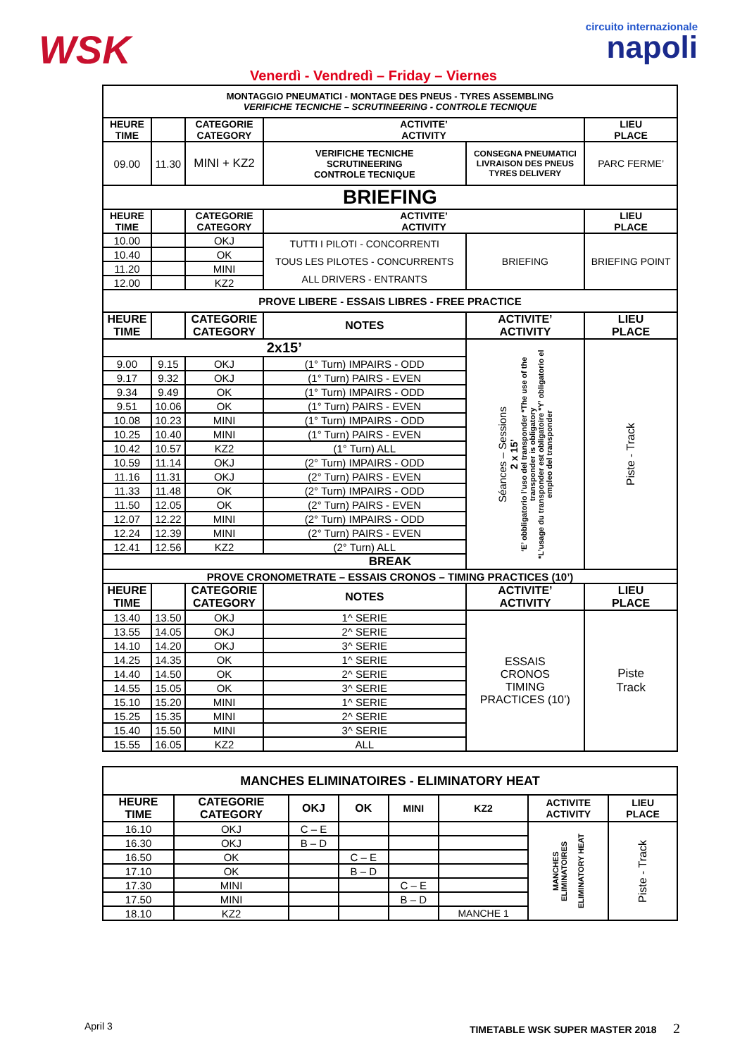WSK circuito internazionale
napoli
Venerdì - Vendredì – Friday – Viernes
| MONTAGGIO PNEUMATICI - MONTAGE DES PNEUS - TYRES ASSEMBLING VERIFICHE TECNICHE – SCRUTINEERING - CONTROLE TECNIQUE | | | | | |
| HEURE TIME | | CATEGORIE CATEGORY | ACTIVITE’ ACTIVITY | | LIEU PLACE |
| 09.00 | 11.30 | MINI + KZ2 | VERIFICHE TECNICHE SCRUTINEERING CONTROLE TECNIQUE | CONSEGNA PNEUMATICI LIVRAISON DES PNEUS TYRES DELIVERY | PARC FERME’ |
| BRIEFING | | | | | |
| HEURE TIME | | CATEGORIE CATEGORY | ACTIVITE’ ACTIVITY | | LIEU PLACE |
| 10.00 | | OKJ | TUTTI I PILOTI - CONCORRENTI TOUS LES PILOTES - CONCURRENTS ALL DRIVERS - ENTRANTS | BRIEFING | BRIEFING POINT |
| 10.40 | | OK | | | |
| 11.20 | | MINI | | | |
| 12.00 | | KZ2 | | | |
| PROVE LIBERE - ESSAIS LIBRES - FREE PRACTICE | | | | | |
| HEURE TIME | | CATEGORIE CATEGORY | NOTES | ACTIVITE’ ACTIVITY | LIEU PLACE |
| 2x15’ | | | | Séances – Sessions 2 x 15’ ‘E’ obbligatorio l’uso del transponder *The use of the transponder is obligatory *L’usage du transponder est obligatoire *Y’ obligatorio el empleo del transponder | Piste - Track |
| 9.00 | 9.15 | OKJ | (1° Turn) IMPAIRS - ODD | | |
| 9.17 | 9.32 | OKJ | (1° Turn) PAIRS - EVEN | | |
| 9.34 | 9.49 | OK | (1° Turn) IMPAIRS - ODD | | |
| 9.51 | 10.06 | OK | (1° Turn) PAIRS - EVEN | | |
| 10.08 | 10.23 | MINI | (1° Turn) IMPAIRS - ODD | | |
| 10.25 | 10.40 | MINI | (1° Turn) PAIRS - EVEN | | |
| 10.42 | 10.57 | KZ2 | (1° Turn) ALL | | |
| 10.59 | 11.14 | OKJ | (2° Turn) IMPAIRS - ODD | | |
| 11.16 | 11.31 | OKJ | (2° Turn) PAIRS - EVEN | | |
| 11.33 | 11.48 | OK | (2° Turn) IMPAIRS - ODD | | |
| 11.50 | 12.05 | OK | (2° Turn) PAIRS - EVEN | | |
| 12.07 | 12.22 | MINI | (2° Turn) IMPAIRS - ODD | | |
| 12.24 | 12.39 | MINI | (2° Turn) PAIRS - EVEN | | |
| 12.41 | 12.56 | KZ2 | (2° Turn) ALL | | |
| BREAK | | | | | |
| PROVE CRONOMETRATE – ESSAIS CRONOS – TIMING PRACTICES (10’) | | | | | |
| HEURE TIME | | CATEGORIE CATEGORY | NOTES | ACTIVITE’ ACTIVITY | LIEU PLACE |
| 13.40 | 13.50 | OKJ | 1^ SERIE | ESSAIS CRONOS TIMING PRACTICES (10’) | Piste Track |
| 13.55 | 14.05 | OKJ | 2^ SERIE | | |
| 14.10 | 14.20 | OKJ | 3^ SERIE | | |
| 14.25 | 14.35 | OK | 1^ SERIE | | |
| 14.40 | 14.50 | OK | 2^ SERIE | | |
| 14.55 | 15.05 | OK | 3^ SERIE | | |
| 15.10 | 15.20 | MINI | 1^ SERIE | | |
| 15.25 | 15.35 | MINI | 2^ SERIE | | |
| 15.40 | 15.50 | MINI | 3^ SERIE | | |
| 15.55 | 16.05 | KZ2 | ALL | | |
| MANCHES ELIMINATOIRES - ELIMINATORY HEAT | | | | | | | |
| HEURE TIME | CATEGORIE CATEGORY | OKJ | OK | MINI | KZ2 | ACTIVITE ACTIVITY | LIEU PLACE |
| 16.10 | OKJ | C – E | | | | MANCHES ELIMINATOIRES ELIMINATORY HEAT | Piste - Track |
| 16.30 | OKJ | B – D | | | | | |
| 16.50 | OK | | C – E | | | | |
| 17.10 | OK | | B – D | | | | |
| 17.30 | MINI | | | C – E | | | |
| 17.50 | MINI | | | B – D | | | |
| 18.10 | KZ2 | | | | MANCHE 1 | | |
April 3 TIMETABLE WSK SUPER MASTER 2018 2